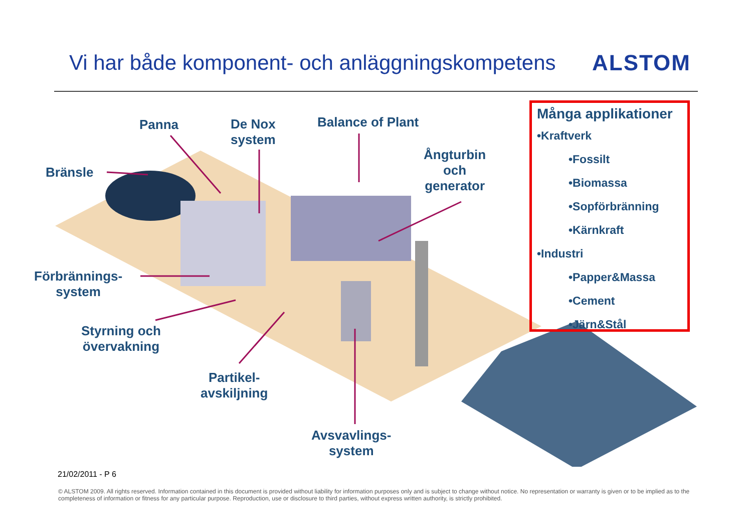Vi har både komponent- och anläggningskompetens
ALSTOM
Panna
De Nox
system
Balance of Plant
Ångturbin
och
generator
Bränsle
Förbrännings-
system
Styrning och
övervakning
Partikel-
avskiljning
Avsvavlings-
system
Många applikationer
•Kraftverk
•Fossilt
•Biomassa
•Sopförbränning
•Kärnkraft
•Industri
•Papper&Massa
•Cement
•Järn&Stål
21/02/2011 - P 6
© ALSTOM 2009. All rights reserved. Information contained in this document is provided without liability for information purposes only and is subject to change without notice. No representation or warranty is given or to be implied as to the completeness of information or fitness for any particular purpose. Reproduction, use or disclosure to third parties, without express written authority, is strictly prohibited.